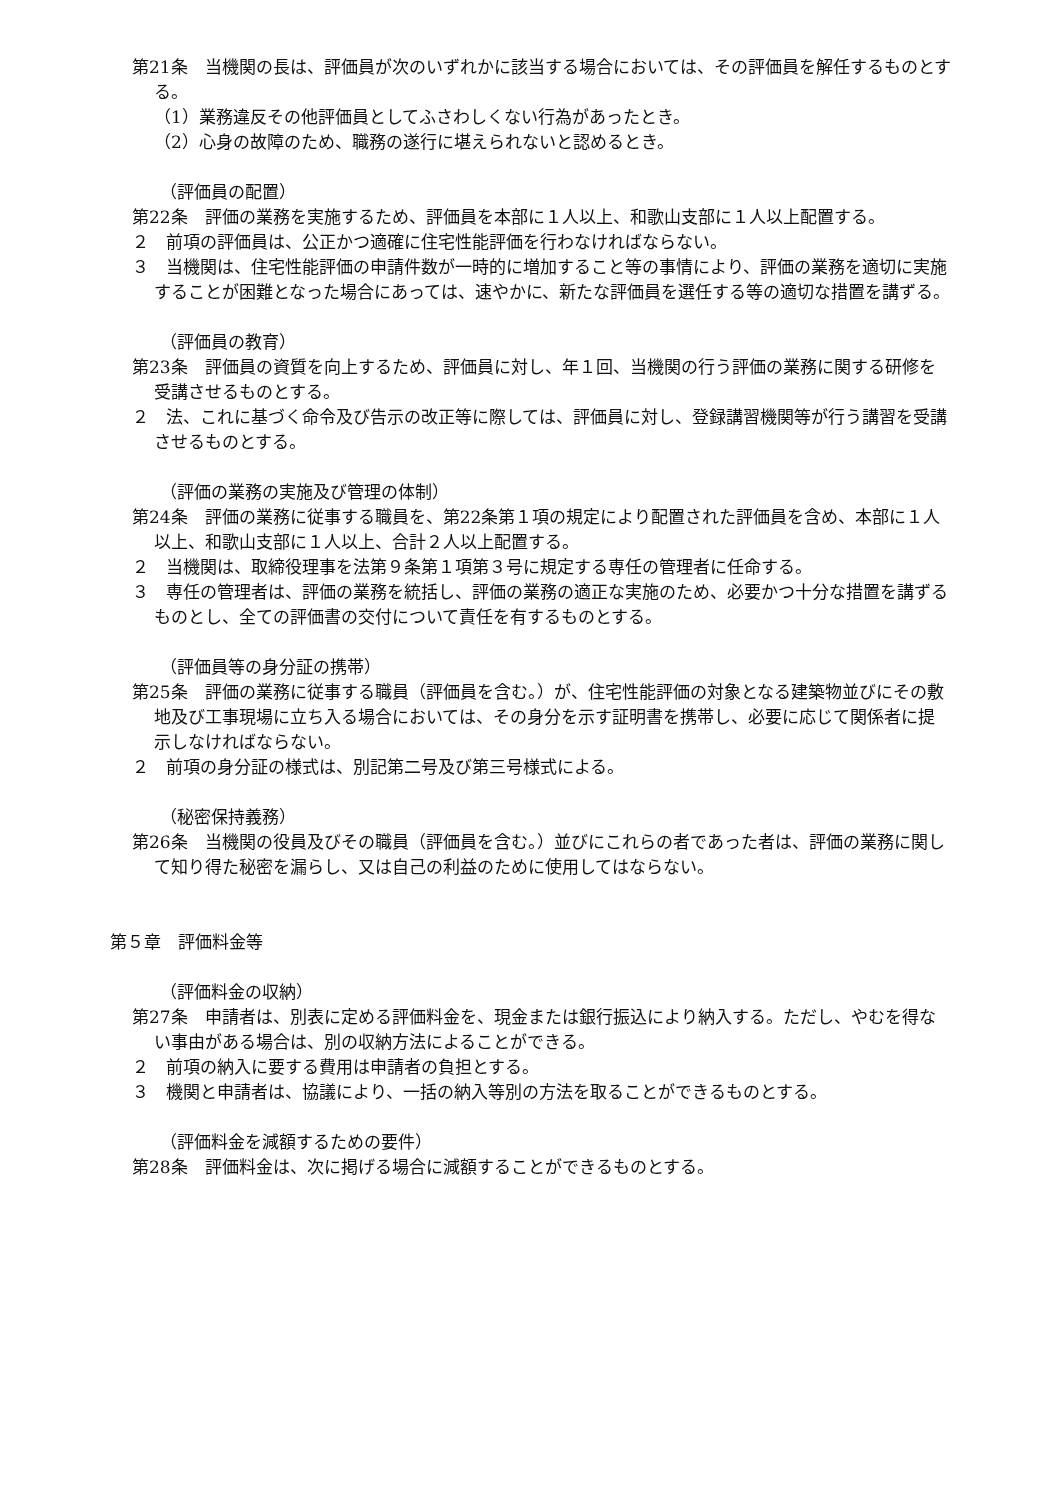第21条　当機関の長は、評価員が次のいずれかに該当する場合においては、その評価員を解任するものとする。
（1）業務違反その他評価員としてふさわしくない行為があったとき。
（2）心身の故障のため、職務の遂行に堪えられないと認めるとき。
（評価員の配置）
第22条　評価の業務を実施するため、評価員を本部に１人以上、和歌山支部に１人以上配置する。
２　前項の評価員は、公正かつ適確に住宅性能評価を行わなければならない。
３　当機関は、住宅性能評価の申請件数が一時的に増加すること等の事情により、評価の業務を適切に実施することが困難となった場合にあっては、速やかに、新たな評価員を選任する等の適切な措置を講ずる。
（評価員の教育）
第23条　評価員の資質を向上するため、評価員に対し、年１回、当機関の行う評価の業務に関する研修を受講させるものとする。
２　法、これに基づく命令及び告示の改正等に際しては、評価員に対し、登録講習機関等が行う講習を受講させるものとする。
（評価の業務の実施及び管理の体制）
第24条　評価の業務に従事する職員を、第22条第１項の規定により配置された評価員を含め、本部に１人以上、和歌山支部に１人以上、合計２人以上配置する。
２　当機関は、取締役理事を法第９条第１項第３号に規定する専任の管理者に任命する。
３　専任の管理者は、評価の業務を統括し、評価の業務の適正な実施のため、必要かつ十分な措置を講ずるものとし、全ての評価書の交付について責任を有するものとする。
（評価員等の身分証の携帯）
第25条　評価の業務に従事する職員（評価員を含む。）が、住宅性能評価の対象となる建築物並びにその敷地及び工事現場に立ち入る場合においては、その身分を示す証明書を携帯し、必要に応じて関係者に提示しなければならない。
２　前項の身分証の様式は、別記第二号及び第三号様式による。
（秘密保持義務）
第26条　当機関の役員及びその職員（評価員を含む。）並びにこれらの者であった者は、評価の業務に関して知り得た秘密を漏らし、又は自己の利益のために使用してはならない。
第５章　評価料金等
（評価料金の収納）
第27条　申請者は、別表に定める評価料金を、現金または銀行振込により納入する。ただし、やむを得ない事由がある場合は、別の収納方法によることができる。
２　前項の納入に要する費用は申請者の負担とする。
３　機関と申請者は、協議により、一括の納入等別の方法を取ることができるものとする。
（評価料金を減額するための要件）
第28条　評価料金は、次に掲げる場合に減額することができるものとする。